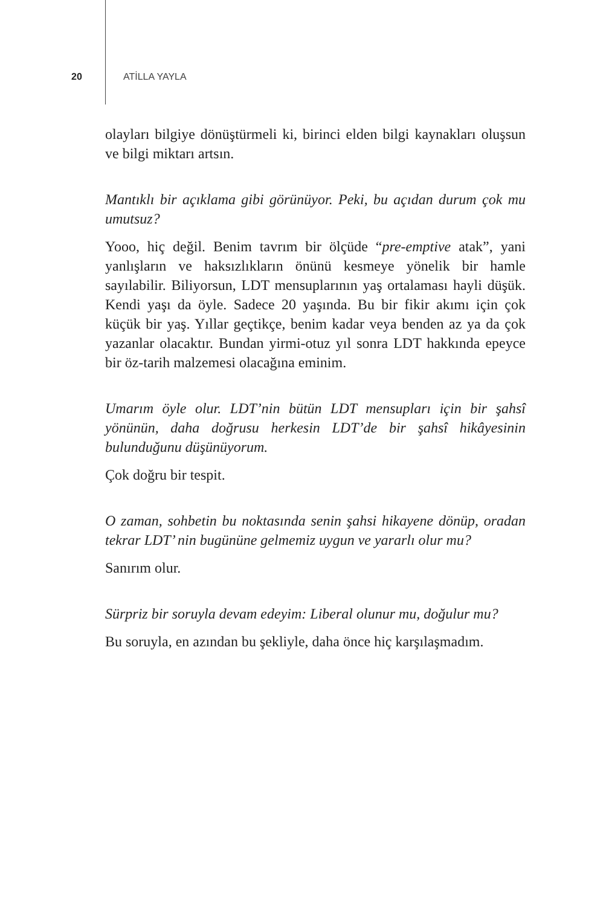20 ATİLLA YAYLA
olayları bilgiye dönüştürmeli ki, birinci elden bilgi kaynakları oluşsun ve bilgi miktarı artsın.
Mantıklı bir açıklama gibi görünüyor. Peki, bu açıdan durum çok mu umutsuz?
Yooo, hiç değil. Benim tavrım bir ölçüde “pre-emptive atak”, yani yanlışların ve haksızlıkların önünü kesmeye yönelik bir hamle sayılabilir. Biliyorsun, LDT mensuplarının yaş ortalaması hayli düşük. Kendi yaşı da öyle. Sadece 20 yaşında. Bu bir fikir akımı için çok küçük bir yaş. Yıllar geçtikçe, benim kadar veya benden az ya da çok yazanlar olacaktır. Bundan yirmi-otuz yıl sonra LDT hakkında epeyce bir öz-tarih malzemesi olacağına eminim.
Umarım öyle olur. LDT’nin bütün LDT mensupları için bir şahsî yönünün, daha doğrusu herkesin LDT’de bir şahsî hikâyesinin bulunduğunu düşünüyorum.
Çok doğru bir tespit.
O zaman, sohbetin bu noktasında senin şahsi hikayene dönüp, oradan tekrar LDT’ nin bugününe gelmemiz uygun ve yararlı olur mu?
Sanırım olur.
Sürpriz bir soruyla devam edeyim: Liberal olunur mu, doğulur mu?
Bu soruyla, en azından bu şekliyle, daha önce hiç karşılaşmadım.